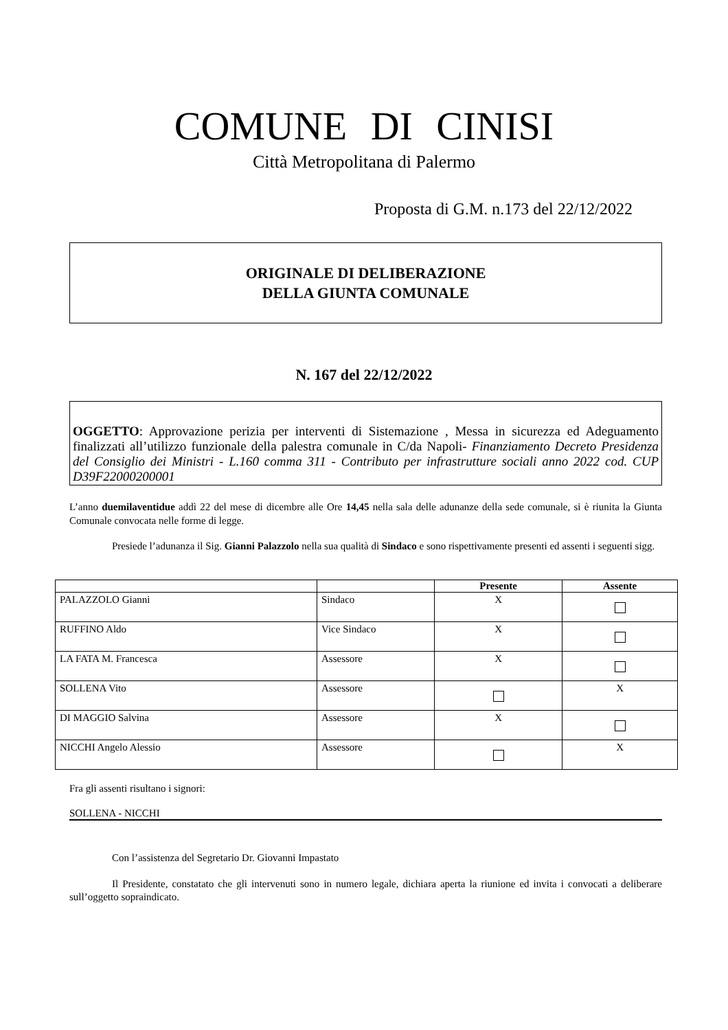COMUNE DI CINISI
Città Metropolitana di Palermo
Proposta di G.M. n.173 del 22/12/2022
ORIGINALE DI DELIBERAZIONE
DELLA GIUNTA COMUNALE
N. 167 del 22/12/2022
OGGETTO: Approvazione perizia per interventi di Sistemazione , Messa in sicurezza ed Adeguamento finalizzati all’utilizzo funzionale della palestra comunale in C/da Napoli- Finanziamento Decreto Presidenza del Consiglio dei Ministri - L.160 comma 311 - Contributo per infrastrutture sociali anno 2022 cod. CUP D39F22000200001
L’anno duemilaventidue addì 22 del mese di dicembre alle Ore 14,45 nella sala delle adunanze della sede comunale, si è riunita la Giunta Comunale convocata nelle forme di legge.
Presiede l’adunanza il Sig. Gianni Palazzolo nella sua qualità di Sindaco e sono rispettivamente presenti ed assenti i seguenti sigg.
| | | Presente | Assente |
| --- | --- | --- | --- |
| PALAZZOLO Gianni | Sindaco | X | |
| RUFFINO Aldo | Vice Sindaco | X | |
| LA FATA M. Francesca | Assessore | X | |
| SOLLENA Vito | Assessore | | X |
| DI MAGGIO Salvina | Assessore | X | |
| NICCHI Angelo Alessio | Assessore | | X |
Fra gli assenti risultano i signori:
SOLLENA - NICCHI
Con l’assistenza del Segretario Dr. Giovanni Impastato
Il Presidente, constatato che gli intervenuti sono in numero legale, dichiara aperta la riunione ed invita i convocati a deliberare sull’oggetto sopraindicato.